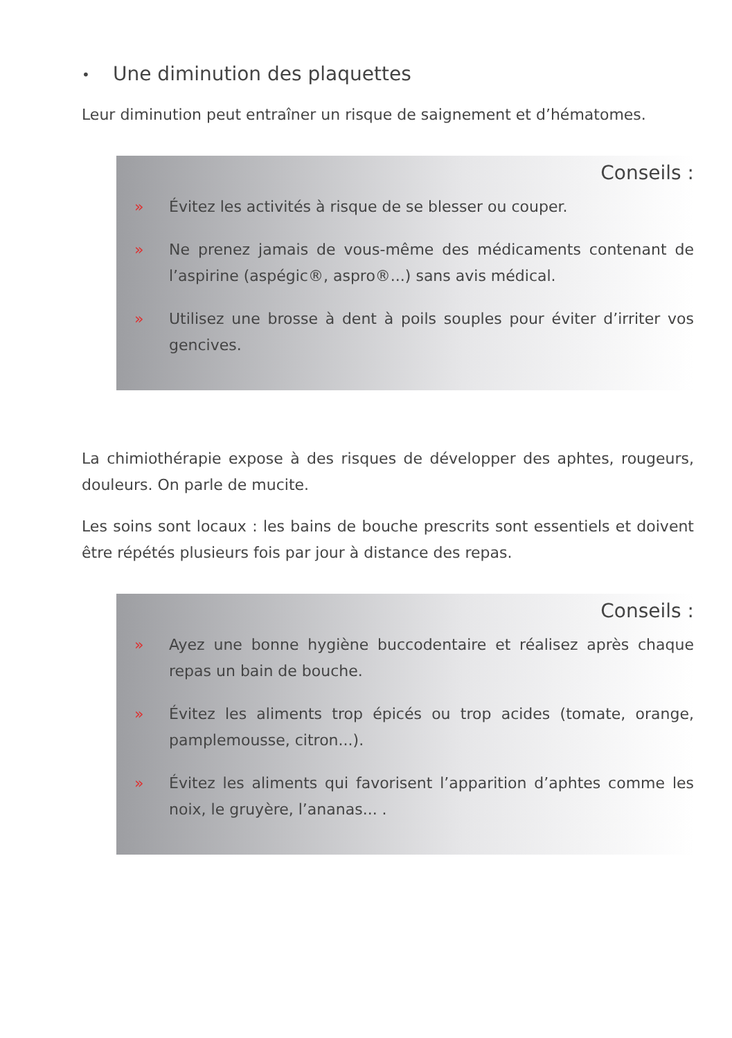• Une diminution des plaquettes
Leur diminution peut entraîner un risque de saignement et d’hématomes.
Conseils :
» Évitez les activités à risque de se blesser ou couper.
» Ne prenez jamais de vous-même des médicaments contenant de l’aspirine (aspégic®, aspro®...) sans avis médical.
» Utilisez une brosse à dent à poils souples pour éviter d’irriter vos gencives.
La chimiothérapie expose à des risques de développer des aphtes, rougeurs, douleurs. On parle de mucite.
Les soins sont locaux : les bains de bouche prescrits sont essentiels et doivent être répétés plusieurs fois par jour à distance des repas.
Conseils :
» Ayez une bonne hygiène buccodentaire et réalisez après chaque repas un bain de bouche.
» Évitez les aliments trop épicés ou trop acides (tomate, orange, pamplemousse, citron...).
» Évitez les aliments qui favorisent l’apparition d’aphtes comme les noix, le gruyère, l’ananas... .